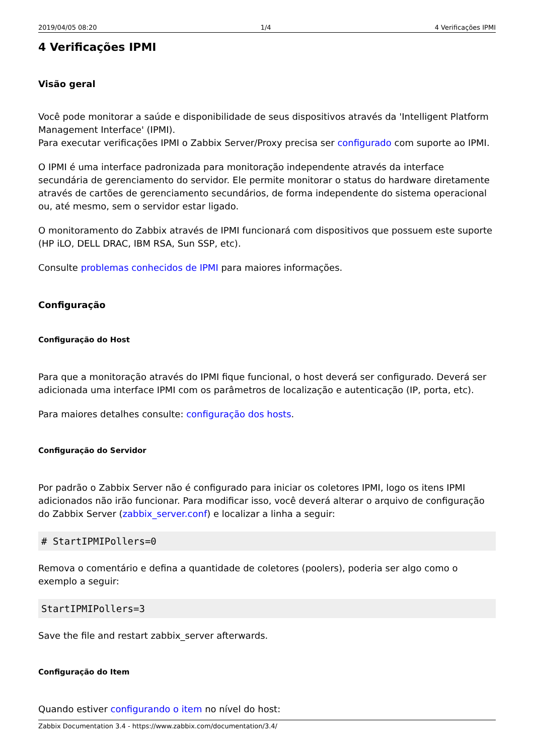2019/04/05 08:20 1/4 4 Verificações IPMI
4 Verificações IPMI
Visão geral
Você pode monitorar a saúde e disponibilidade de seus dispositivos através da 'Intelligent Platform Management Interface' (IPMI).
Para executar verificações IPMI o Zabbix Server/Proxy precisa ser configurado com suporte ao IPMI.
O IPMI é uma interface padronizada para monitoração independente através da interface secundária de gerenciamento do servidor. Ele permite monitorar o status do hardware diretamente através de cartões de gerenciamento secundários, de forma independente do sistema operacional ou, até mesmo, sem o servidor estar ligado.
O monitoramento do Zabbix através de IPMI funcionará com dispositivos que possuem este suporte (HP iLO, DELL DRAC, IBM RSA, Sun SSP, etc).
Consulte problemas conhecidos de IPMI para maiores informações.
Configuração
Configuração do Host
Para que a monitoração através do IPMI fique funcional, o host deverá ser configurado. Deverá ser adicionada uma interface IPMI com os parâmetros de localização e autenticação (IP, porta, etc).
Para maiores detalhes consulte: configuração dos hosts.
Configuração do Servidor
Por padrão o Zabbix Server não é configurado para iniciar os coletores IPMI, logo os itens IPMI adicionados não irão funcionar. Para modificar isso, você deverá alterar o arquivo de configuração do Zabbix Server (zabbix_server.conf) e localizar a linha a seguir:
# StartIPMIPollers=0
Remova o comentário e defina a quantidade de coletores (poolers), poderia ser algo como o exemplo a seguir:
StartIPMIPollers=3
Save the file and restart zabbix_server afterwards.
Configuração do Item
Quando estiver configurando o item no nível do host:
Zabbix Documentation 3.4 - https://www.zabbix.com/documentation/3.4/